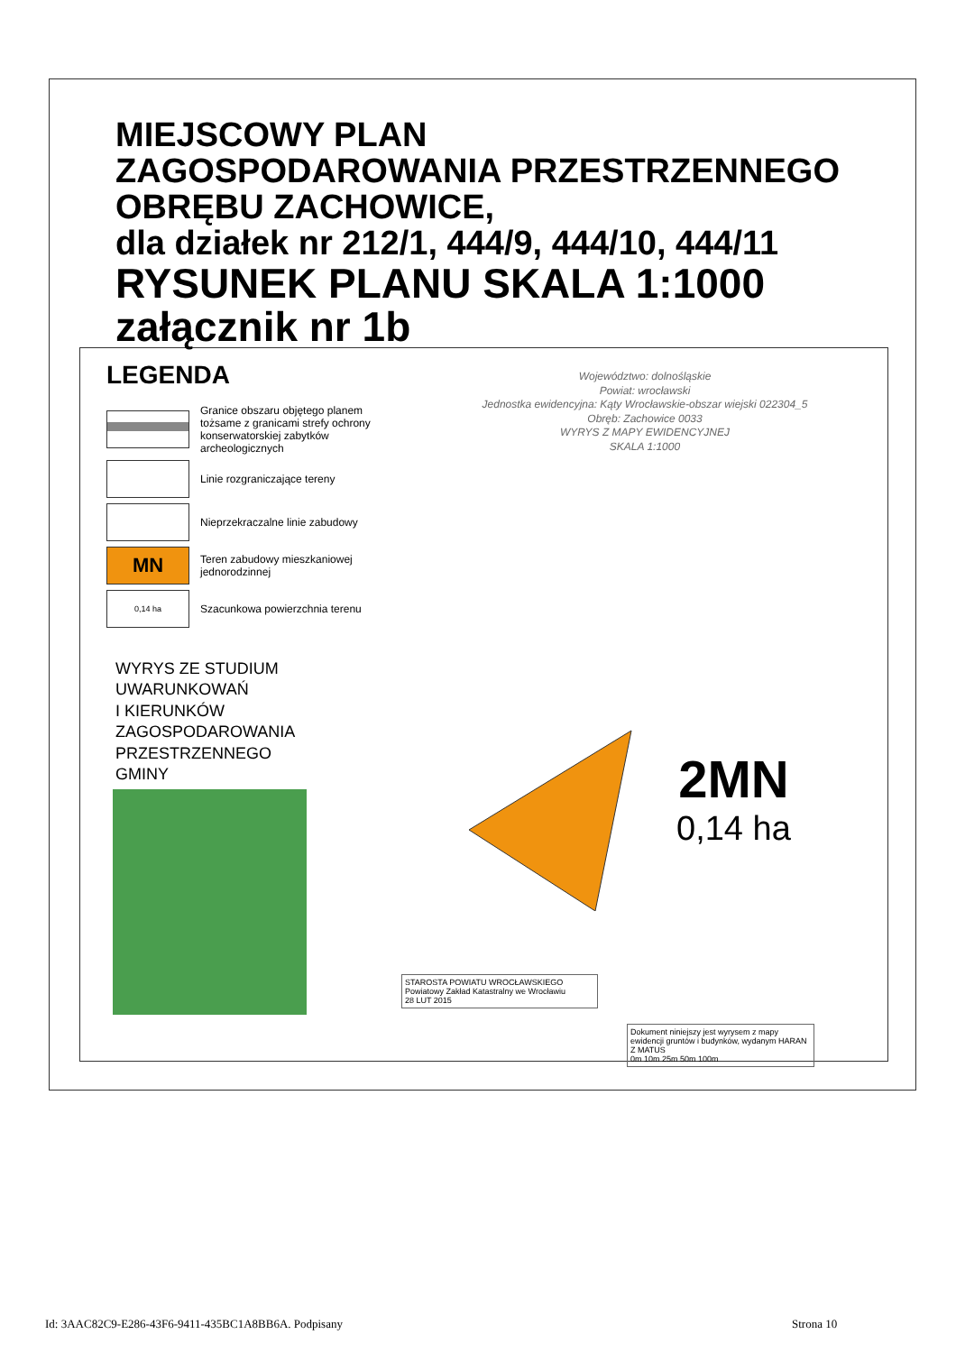MIEJSCOWY PLAN
ZAGOSPODAROWANIA PRZESTRZENNEGO
OBRĘBU ZACHOWICE,
dla działek nr 212/1, 444/9, 444/10, 444/11
RYSUNEK PLANU SKALA 1:1000
załącznik nr 1b
LEGENDA
Granice obszaru objętego planem tożsame z granicami strefy ochrony konserwatorskiej zabytków archeologicznych
Linie rozgraniczające tereny
Nieprzekraczalne linie zabudowy
MN
Teren zabudowy mieszkaniowej jednorodzinnej
0,14 ha
Szacunkowa powierzchnia terenu
Województwo: dolnośląskie
Powiat: wrocławski
Jednostka ewidencyjna: Kąty Wrocławskie-obszar wiejski 022304_5
Obręb: Zachowice 0033
WYRYS Z MAPY EWIDENCYJNEJ
SKALA 1:1000
WYRYS ZE STUDIUM
UWARUNKOWAŃ
I KIERUNKÓW
ZAGOSPODAROWANIA
PRZESTRZENNEGO
GMINY
2MN
0,14 ha
STAROSTA POWIATU WROCŁAWSKIEGO Powiatowy Zakład Katastralny we Wrocławiu
28 LUT 2015
Dokument niniejszy jest wyrysem z mapy ewidencji gruntów i budynków, wydanym HARAN Z MATUS
0m 10m 25m 50m 100m
Id: 3AAC82C9-E286-43F6-9411-435BC1A8BB6A. Podpisany
Strona 10